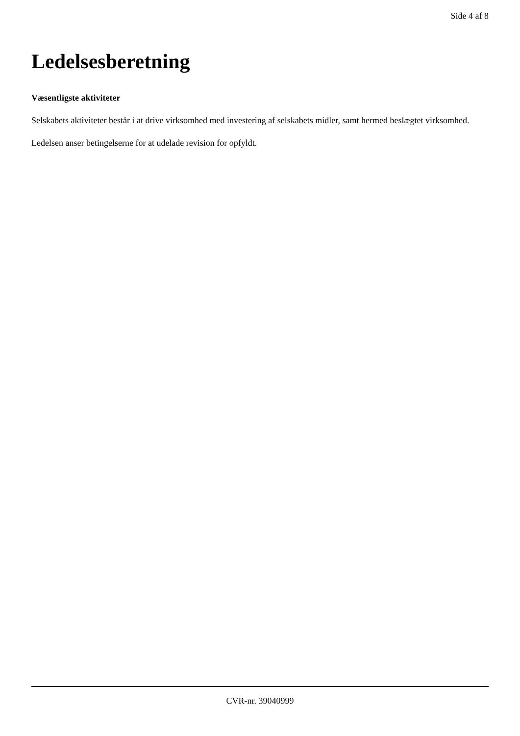Side 4 af 8
Ledelsesberetning
Væsentligste aktiviteter
Selskabets aktiviteter består i at drive virksomhed med investering af selskabets midler, samt hermed beslægtet virksomhed.
Ledelsen anser betingelserne for at udelade revision for opfyldt.
CVR-nr. 39040999